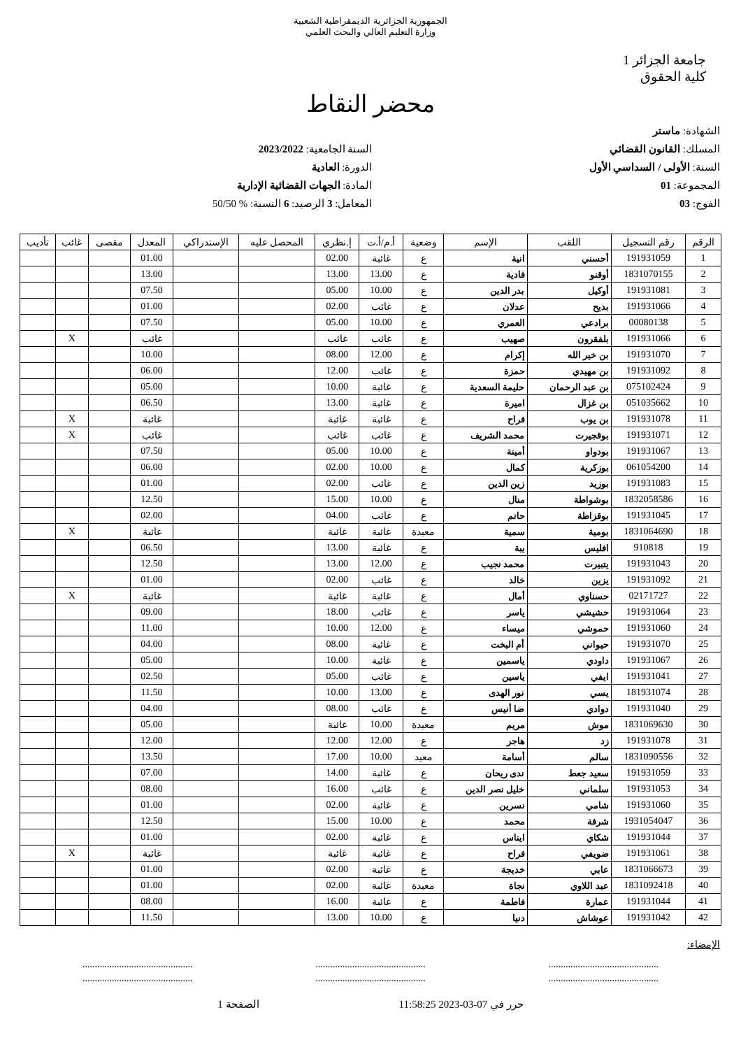الجمهورية الجزائرية الديمقراطية الشعبية
وزارة التعليم العالي والبحث العلمي
جامعة الجزائر 1
كلية الحقوق
محضر النقاط
الشهادة: ماستر
المسلك: القانون القضائي
السنة: الأولى / السداسي الأول
المجموعة: 01
الفوج: 03
السنة الجامعية: 2023/2022
الدورة: العادية
المادة: الجهات القضائية الإدارية
المعامل: 3 الرصيد: 6 النسبة: % 50/50
| الرقم | رقم التسجيل | اللقب | الإسم | وضعية | أ.م/أ.ت | إ.نظري | المحصل عليه | الإستدراكي | المعدل | مقصى | غائب | تأديب |
| --- | --- | --- | --- | --- | --- | --- | --- | --- | --- | --- | --- | --- |
| 1 | 191931059 | أحسني | انية | ع | غائبة | 02.00 | | | 01.00 | | | |
| 2 | 1831070155 | أوقنو | فادية | ع | 13.00 | 13.00 | | | 13.00 | | | |
| 3 | 191931081 | أوكيل | بدر الدين | ع | 10.00 | 05.00 | | | 07.50 | | | |
| 4 | 191931066 | بديح | عدلان | ع | غائب | 02.00 | | | 01.00 | | | |
| 5 | 00080138 | برادعي | العمري | ع | 10.00 | 05.00 | | | 07.50 | | | |
| 6 | 191931066 | بلفقرون | صهيب | ع | غائب | غائب | | | غائب | | X | |
| 7 | 191931070 | بن خير الله | إكرام | ع | 12.00 | 08.00 | | | 10.00 | | | |
| 8 | 191931092 | بن مهيدي | حمزة | ع | غائب | 12.00 | | | 06.00 | | | |
| 9 | 075102424 | بن عبد الرحمان | حليمة السعدية | ع | غائبة | 10.00 | | | 05.00 | | | |
| 10 | 051035662 | بن غزال | اميرة | ع | غائبة | 13.00 | | | 06.50 | | | |
| 11 | 191931078 | بن يوب | فراح | ع | غائبة | غائبة | | | غائبة | | X | |
| 12 | 191931071 | بوقجيرت | محمد الشريف | ع | غائب | غائب | | | غائب | | X | |
| 13 | 191931067 | بودواو | أمينة | ع | 10.00 | 05.00 | | | 07.50 | | | |
| 14 | 061054200 | بوزكرية | كمال | ع | 10.00 | 02.00 | | | 06.00 | | | |
| 15 | 191931083 | بوزيد | زين الدين | ع | غائب | 02.00 | | | 01.00 | | | |
| 16 | 1832058586 | بوشواطة | منال | ع | 10.00 | 15.00 | | | 12.50 | | | |
| 17 | 191931045 | بوقزاطة | حاتم | ع | غائب | 04.00 | | | 02.00 | | | |
| 18 | 1831064690 | بومية | سمية | معيدة | غائبة | غائبة | | | غائبة | | X | |
| 19 | 910818 | افليس | يبة | ع | غائبة | 13.00 | | | 06.50 | | | |
| 20 | 191931043 | يتبيرت | محمد نجيب | ع | 12.00 | 13.00 | | | 12.50 | | | |
| 21 | 191931092 | يزين | خالد | ع | غائب | 02.00 | | | 01.00 | | | |
| 22 | 02171727 | حسناوي | أمال | ع | غائبة | غائبة | | | غائبة | | X | |
| 23 | 191931064 | حشيشي | ياسر | ع | غائب | 18.00 | | | 09.00 | | | |
| 24 | 191931060 | حموشي | ميساء | ع | 12.00 | 10.00 | | | 11.00 | | | |
| 25 | 191931070 | حيواني | أم البخت | ع | غائبة | 08.00 | | | 04.00 | | | |
| 26 | 191931067 | داودي | ياسمين | ع | غائبة | 10.00 | | | 05.00 | | | |
| 27 | 191931041 | ايفي | ياسين | ع | غائب | 05.00 | | | 02.50 | | | |
| 28 | 181931074 | يسي | نور الهدى | ع | 13.00 | 10.00 | | | 11.50 | | | |
| 29 | 191931040 | دوادي | ضا أنيس | ع | غائب | 08.00 | | | 04.00 | | | |
| 30 | 1831069630 | موش | مريم | معيدة | 10.00 | غائبة | | | 05.00 | | | |
| 31 | 191931078 | زد | هاجر | ع | 12.00 | 12.00 | | | 12.00 | | | |
| 32 | 1831090556 | سالم | أسامة | معيد | 10.00 | 17.00 | | | 13.50 | | | |
| 33 | 191931059 | سعيد جعط | ندى ريحان | ع | غائبة | 14.00 | | | 07.00 | | | |
| 34 | 191931053 | سلماني | خليل نصر الدين | ع | غائب | 16.00 | | | 08.00 | | | |
| 35 | 191931060 | شامي | نسرين | ع | غائبة | 02.00 | | | 01.00 | | | |
| 36 | 1931054047 | شرفة | محمد | ع | 10.00 | 15.00 | | | 12.50 | | | |
| 37 | 191931044 | شكاي | ايناس | ع | غائبة | 02.00 | | | 01.00 | | | |
| 38 | 191931061 | ضويفي | فراح | ع | غائبة | غائبة | | | غائبة | | X | |
| 39 | 1831066673 | عابي | خديجة | ع | غائبة | 02.00 | | | 01.00 | | | |
| 40 | 1831092418 | عبد اللاوي | نجاة | معيدة | غائبة | 02.00 | | | 01.00 | | | |
| 41 | 191931044 | عمارة | فاطمة | ع | غائبة | 16.00 | | | 08.00 | | | |
| 42 | 191931042 | عوشاش | دنيا | ع | 10.00 | 13.00 | | | 11.50 | | | |
الإمضاء:
.............................................
..........................................................................................
..........................................................................................
.............................................
حرر في 07-03-2023 11:58:25 الصفحة 1